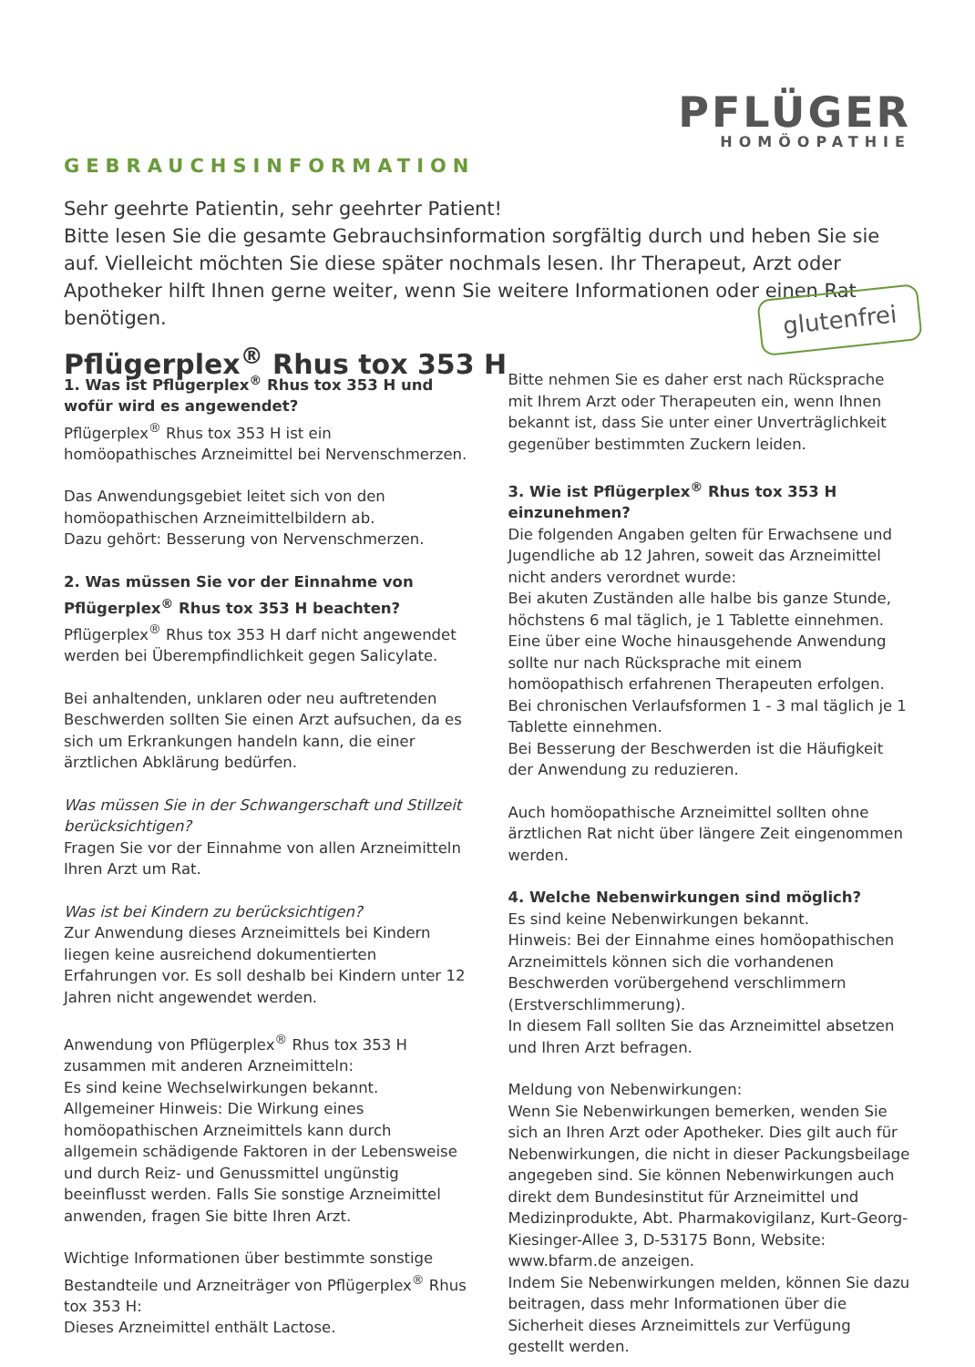PFLÜGER
HOMÖOPATHIE
GEBRAUCHSINFORMATION
Sehr geehrte Patientin, sehr geehrter Patient!
Bitte lesen Sie die gesamte Gebrauchsinformation sorgfältig durch und heben Sie sie auf. Vielleicht möchten Sie diese später nochmals lesen. Ihr Therapeut, Arzt oder Apotheker hilft Ihnen gerne weiter, wenn Sie weitere Informationen oder einen Rat benötigen.
Pflügerplex<sup>®</sup> Rhus tox 353 H
glutenfrei
1. Was ist Pflügerplex<sup>®</sup> Rhus tox 353 H und wofür wird es angewendet?
Pflügerplex<sup>®</sup> Rhus tox 353 H ist ein homöopathisches Arzneimittel bei Nervenschmerzen.
Das Anwendungsgebiet leitet sich von den homöopathischen Arzneimittelbildern ab.
Dazu gehört: Besserung von Nervenschmerzen.
2. Was müssen Sie vor der Einnahme von Pflügerplex<sup>®</sup> Rhus tox 353 H beachten?
Pflügerplex<sup>®</sup> Rhus tox 353 H darf nicht angewendet werden bei Überempfindlichkeit gegen Salicylate.
Bei anhaltenden, unklaren oder neu auftretenden Beschwerden sollten Sie einen Arzt aufsuchen, da es sich um Erkrankungen handeln kann, die einer ärztlichen Abklärung bedürfen.
Was müssen Sie in der Schwangerschaft und Stillzeit berücksichtigen?
Fragen Sie vor der Einnahme von allen Arzneimitteln Ihren Arzt um Rat.
Was ist bei Kindern zu berücksichtigen?
Zur Anwendung dieses Arzneimittels bei Kindern liegen keine ausreichend dokumentierten Erfahrungen vor. Es soll deshalb bei Kindern unter 12 Jahren nicht angewendet werden.
Anwendung von Pflügerplex<sup>®</sup> Rhus tox 353 H zusammen mit anderen Arzneimitteln:
Es sind keine Wechselwirkungen bekannt.
Allgemeiner Hinweis: Die Wirkung eines homöopathischen Arzneimittels kann durch allgemein schädigende Faktoren in der Lebensweise und durch Reiz- und Genussmittel ungünstig beeinflusst werden. Falls Sie sonstige Arzneimittel anwenden, fragen Sie bitte Ihren Arzt.
Wichtige Informationen über bestimmte sonstige Bestandteile und Arzneiträger von Pflügerplex<sup>®</sup> Rhus tox 353 H:
Dieses Arzneimittel enthält Lactose.
Bitte nehmen Sie es daher erst nach Rücksprache mit Ihrem Arzt oder Therapeuten ein, wenn Ihnen bekannt ist, dass Sie unter einer Unverträglichkeit gegenüber bestimmten Zuckern leiden.
3. Wie ist Pflügerplex<sup>®</sup> Rhus tox 353 H einzunehmen?
Die folgenden Angaben gelten für Erwachsene und Jugendliche ab 12 Jahren, soweit das Arzneimittel nicht anders verordnet wurde:
Bei akuten Zuständen alle halbe bis ganze Stunde, höchstens 6 mal täglich, je 1 Tablette einnehmen.
Eine über eine Woche hinausgehende Anwendung sollte nur nach Rücksprache mit einem homöopathisch erfahrenen Therapeuten erfolgen.
Bei chronischen Verlaufsformen 1 - 3 mal täglich je 1 Tablette einnehmen.
Bei Besserung der Beschwerden ist die Häufigkeit der Anwendung zu reduzieren.
Auch homöopathische Arzneimittel sollten ohne ärztlichen Rat nicht über längere Zeit eingenommen werden.
4. Welche Nebenwirkungen sind möglich?
Es sind keine Nebenwirkungen bekannt.
Hinweis: Bei der Einnahme eines homöopathischen Arzneimittels können sich die vorhandenen Beschwerden vorübergehend verschlimmern (Erstverschlimmerung).
In diesem Fall sollten Sie das Arzneimittel absetzen und Ihren Arzt befragen.
Meldung von Nebenwirkungen:
Wenn Sie Nebenwirkungen bemerken, wenden Sie sich an Ihren Arzt oder Apotheker. Dies gilt auch für Nebenwirkungen, die nicht in dieser Packungsbeilage angegeben sind. Sie können Nebenwirkungen auch direkt dem Bundesinstitut für Arzneimittel und Medizinprodukte, Abt. Pharmakovigilanz, Kurt-Georg-Kiesinger-Allee 3, D-53175 Bonn, Website: www.bfarm.de anzeigen.
Indem Sie Nebenwirkungen melden, können Sie dazu beitragen, dass mehr Informationen über die Sicherheit dieses Arzneimittels zur Verfügung gestellt werden.